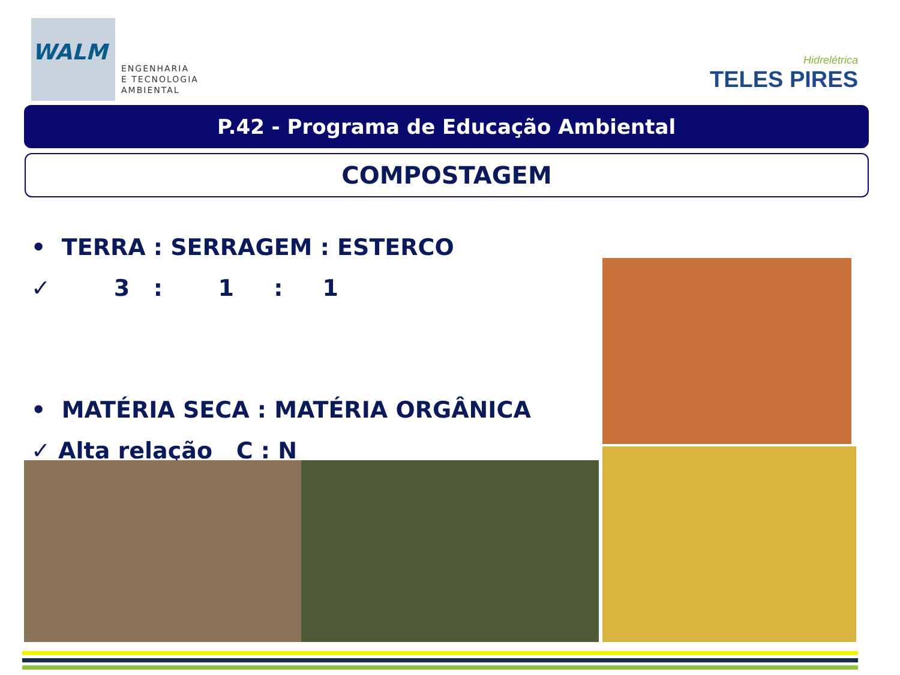WALM
ENGENHARIA
E TECNOLOGIA
AMBIENTAL
Hidrelétrica
TELES PIRES
P.42 - Programa de Educação Ambiental
COMPOSTAGEM
• TERRA : SERRAGEM : ESTERCO
✓ 3 : 1 : 1
• MATÉRIA SECA : MATÉRIA ORGÂNICA
✓ Alta relação C : N